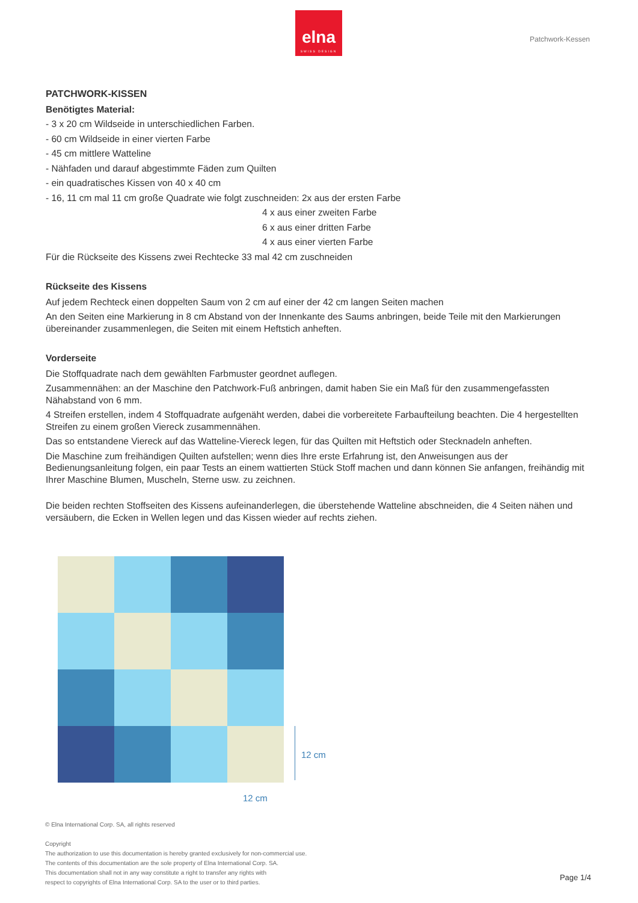elna
SWISS DESIGN
Patchwork-Kessen
PATCHWORK-KISSEN
Benötigtes Material:
- 3 x 20 cm Wildseide in unterschiedlichen Farben.
- 60 cm Wildseide in einer vierten Farbe
- 45 cm mittlere Watteline
- Nähfaden und darauf abgestimmte Fäden zum Quilten
- ein quadratisches Kissen von 40 x 40 cm
- 16, 11 cm mal 11 cm große Quadrate wie folgt zuschneiden: 2x aus der ersten Farbe
4 x aus einer zweiten Farbe
6 x aus einer dritten Farbe
4 x aus einer vierten Farbe
Für die Rückseite des Kissens zwei Rechtecke 33 mal 42 cm zuschneiden
Rückseite des Kissens
Auf jedem Rechteck einen doppelten Saum von 2 cm auf einer der 42 cm langen Seiten machen
An den Seiten eine Markierung in 8 cm Abstand von der Innenkante des Saums anbringen, beide Teile mit den Markierungen übereinander zusammenlegen, die Seiten mit einem Heftstich anheften.
Vorderseite
Die Stoffquadrate nach dem gewählten Farbmuster geordnet auflegen.
Zusammennähen: an der Maschine den Patchwork-Fuß anbringen, damit haben Sie ein Maß für den zusammengefassten Nähabstand von 6 mm.
4 Streifen erstellen, indem 4 Stoffquadrate aufgenäht werden, dabei die vorbereitete Farbaufteilung beachten. Die 4 hergestellten Streifen zu einem großen Viereck zusammennähen.
Das so entstandene Viereck auf das Watteline-Viereck legen, für das Quilten mit Heftstich oder Stecknadeln anheften.
Die Maschine zum freihändigen Quilten aufstellen; wenn dies Ihre erste Erfahrung ist, den Anweisungen aus der Bedienungsanleitung folgen, ein paar Tests an einem wattierten Stück Stoff machen und dann können Sie anfangen, freihändig mit Ihrer Maschine Blumen, Muscheln, Sterne usw. zu zeichnen.
Die beiden rechten Stoffseiten des Kissens aufeinanderlegen, die überstehende Watteline abschneiden, die 4 Seiten nähen und versäubern, die Ecken in Wellen legen und das Kissen wieder auf rechts ziehen.
12 cm
12 cm
© Elna International Corp. SA, all rights reserved
Copyright
The authorization to use this documentation is hereby granted exclusively for non-commercial use.
The contents of this documentation are the sole property of Elna International Corp. SA.
This documentation shall not in any way constitute a right to transfer any rights with
respect to copyrights of Elna International Corp. SA to the user or to third parties.
Page 1/4